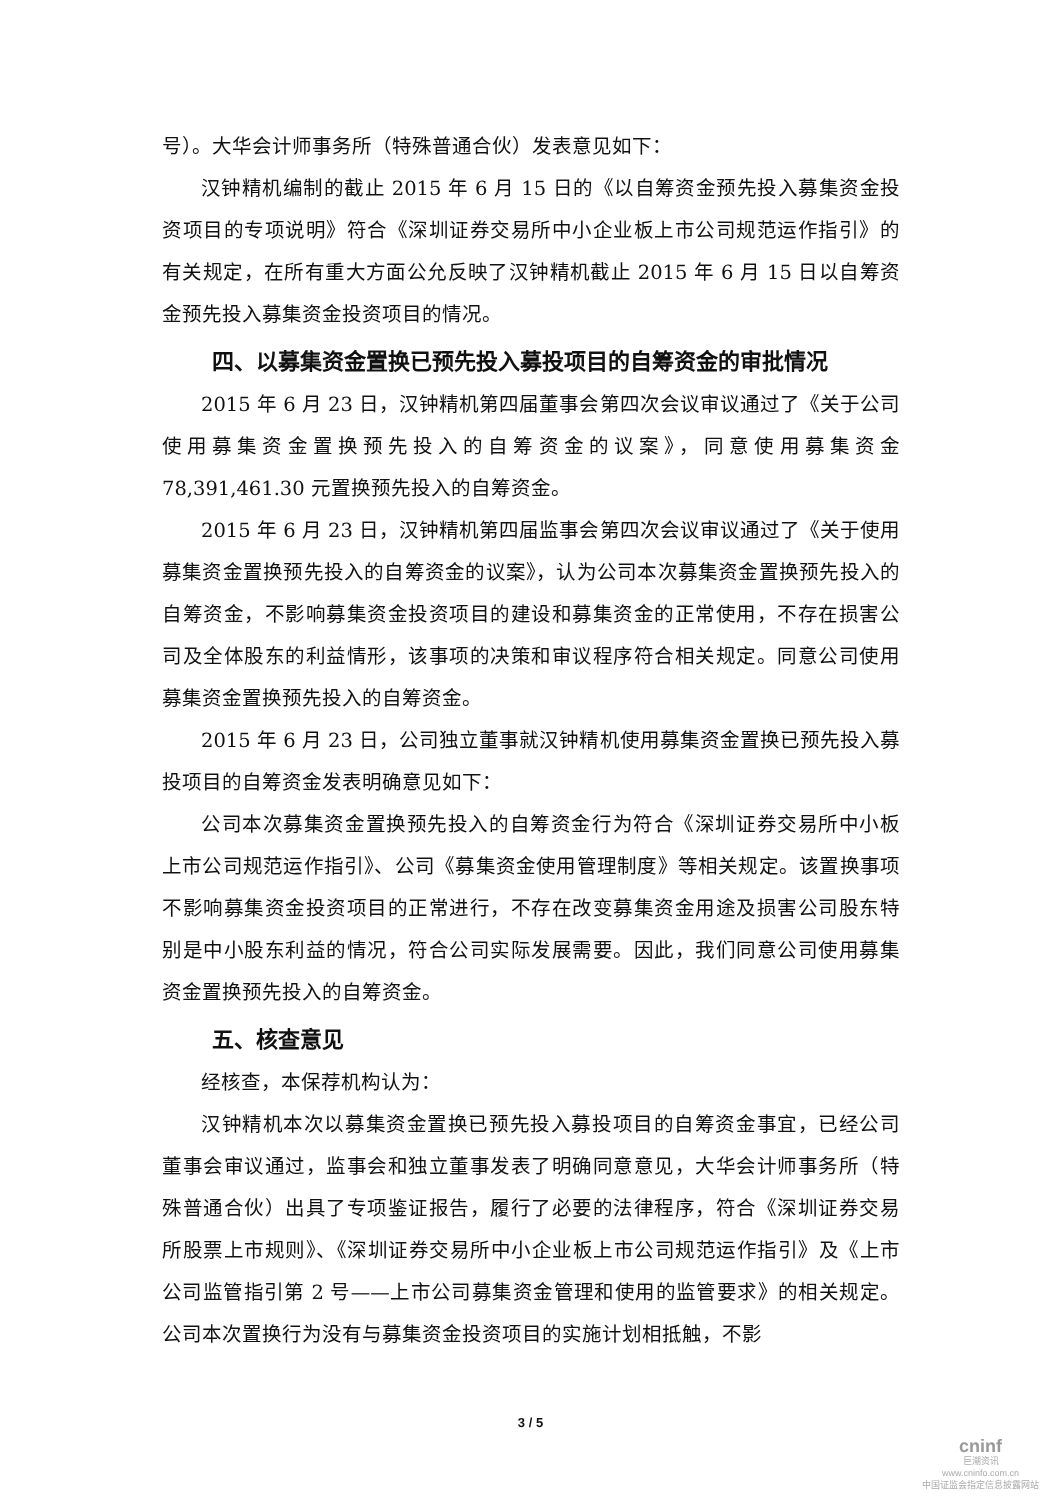号）。大华会计师事务所（特殊普通合伙）发表意见如下：
汉钟精机编制的截止 2015 年 6 月 15 日的《以自筹资金预先投入募集资金投资项目的专项说明》符合《深圳证券交易所中小企业板上市公司规范运作指引》的有关规定，在所有重大方面公允反映了汉钟精机截止 2015 年 6 月 15 日以自筹资金预先投入募集资金投资项目的情况。
四、以募集资金置换已预先投入募投项目的自筹资金的审批情况
2015 年 6 月 23 日，汉钟精机第四届董事会第四次会议审议通过了《关于公司使用募集资金置换预先投入的自筹资金的议案》，同意使用募集资金 78,391,461.30 元置换预先投入的自筹资金。
2015 年 6 月 23 日，汉钟精机第四届监事会第四次会议审议通过了《关于使用募集资金置换预先投入的自筹资金的议案》，认为公司本次募集资金置换预先投入的自筹资金，不影响募集资金投资项目的建设和募集资金的正常使用，不存在损害公司及全体股东的利益情形，该事项的决策和审议程序符合相关规定。同意公司使用募集资金置换预先投入的自筹资金。
2015 年 6 月 23 日，公司独立董事就汉钟精机使用募集资金置换已预先投入募投项目的自筹资金发表明确意见如下：
公司本次募集资金置换预先投入的自筹资金行为符合《深圳证券交易所中小板上市公司规范运作指引》、公司《募集资金使用管理制度》等相关规定。该置换事项不影响募集资金投资项目的正常进行，不存在改变募集资金用途及损害公司股东特别是中小股东利益的情况，符合公司实际发展需要。因此，我们同意公司使用募集资金置换预先投入的自筹资金。
五、核查意见
经核查，本保荐机构认为：
汉钟精机本次以募集资金置换已预先投入募投项目的自筹资金事宜，已经公司董事会审议通过，监事会和独立董事发表了明确同意意见，大华会计师事务所（特殊普通合伙）出具了专项鉴证报告，履行了必要的法律程序，符合《深圳证券交易所股票上市规则》、《深圳证券交易所中小企业板上市公司规范运作指引》及《上市公司监管指引第 2 号——上市公司募集资金管理和使用的监管要求》的相关规定。公司本次置换行为没有与募集资金投资项目的实施计划相抵触，不影
3 / 5
cninf
巨潮资讯
www.cninfo.com.cn
中国证监会指定信息披露网站